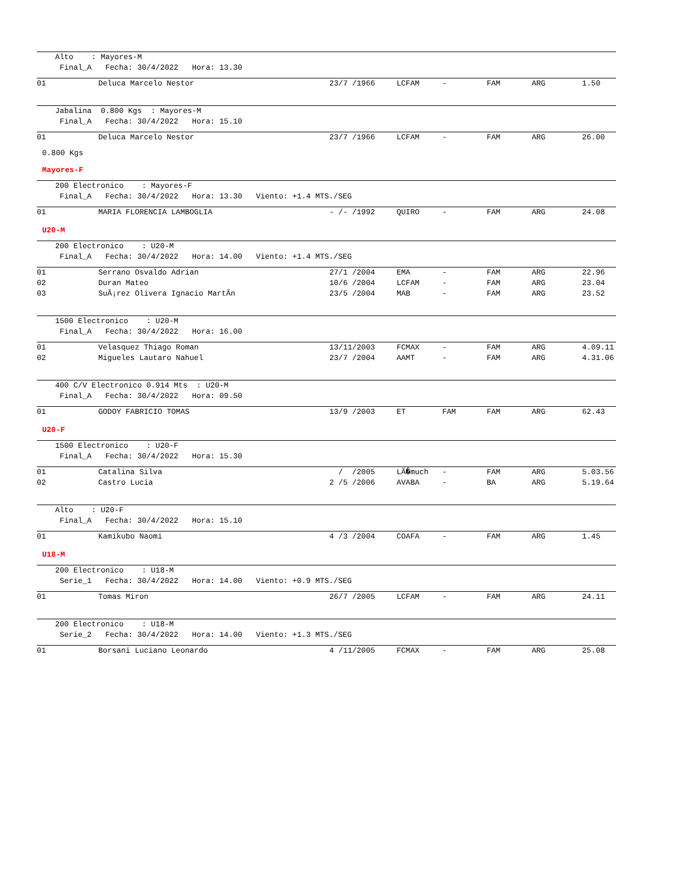Alto : Mayores-M Final_A Fecha: 30/4/2022 Hora: 13.30
| 01 | Deluca Marcelo Nestor | 23/7 /1966 | LCFAM | - | FAM | ARG | 1.50 |
Jabalina 0.800 Kgs : Mayores-M Final_A Fecha: 30/4/2022 Hora: 15.10
| 01 | Deluca Marcelo Nestor | 23/7 /1966 | LCFAM | - | FAM | ARG | 26.00 |
0.800 Kgs
Mayores-F
200 Electronico : Mayores-F Final_A Fecha: 30/4/2022 Hora: 13.30 Viento: +1.4 MTS./SEG
| 01 | MARIA FLORENCIA LAMBOGLIA | - /- /1992 | QUIRO | - | FAM | ARG | 24.08 |
U20-M
200 Electronico : U20-M Final_A Fecha: 30/4/2022 Hora: 14.00 Viento: +1.4 MTS./SEG
| 01 | Serrano Osvaldo Adrian | 27/1 /2004 | EMA | - | FAM | ARG | 22.96 |
| 02 | Duran Mateo | 10/6 /2004 | LCFAM | - | FAM | ARG | 23.04 |
| 03 | SuÃ¡rez Olivera Ignacio MartÃn | 23/5 /2004 | MAB | - | FAM | ARG | 23.52 |
1500 Electronico : U20-M Final_A Fecha: 30/4/2022 Hora: 16.00
| 01 | Velasquez Thiago Roman | 13/11/2003 | FCMAX | - | FAM | ARG | 4.09.11 |
| 02 | Migueles Lautaro Nahuel | 23/7 /2004 | AAMT | - | FAM | ARG | 4.31.06 |
400 C/V Electronico 0.914 Mts : U20-M Final_A Fecha: 30/4/2022 Hora: 09.50
| 01 | GODOY FABRICIO TOMAS | 13/9 /2003 | ET | FAM | FAM | ARG | 62.43 |
U20-F
1500 Electronico : U20-F Final_A Fecha: 30/4/2022 Hora: 15.30
| 01 | Catalina Silva | / /2005 | LÃ�much | - | FAM | ARG | 5.03.56 |
| 02 | Castro Lucia | 2 /5 /2006 | AVABA | - | BA | ARG | 5.19.64 |
Alto : U20-F Final_A Fecha: 30/4/2022 Hora: 15.10
| 01 | Kamikubo Naomi | 4 /3 /2004 | COAFA | - | FAM | ARG | 1.45 |
U18-M
200 Electronico : U18-M Serie_1 Fecha: 30/4/2022 Hora: 14.00 Viento: +0.9 MTS./SEG
| 01 | Tomas Miron | 26/7 /2005 | LCFAM | - | FAM | ARG | 24.11 |
200 Electronico : U18-M Serie_2 Fecha: 30/4/2022 Hora: 14.00 Viento: +1.3 MTS./SEG
| 01 | Borsani Luciano Leonardo | 4 /11/2005 | FCMAX | - | FAM | ARG | 25.08 |